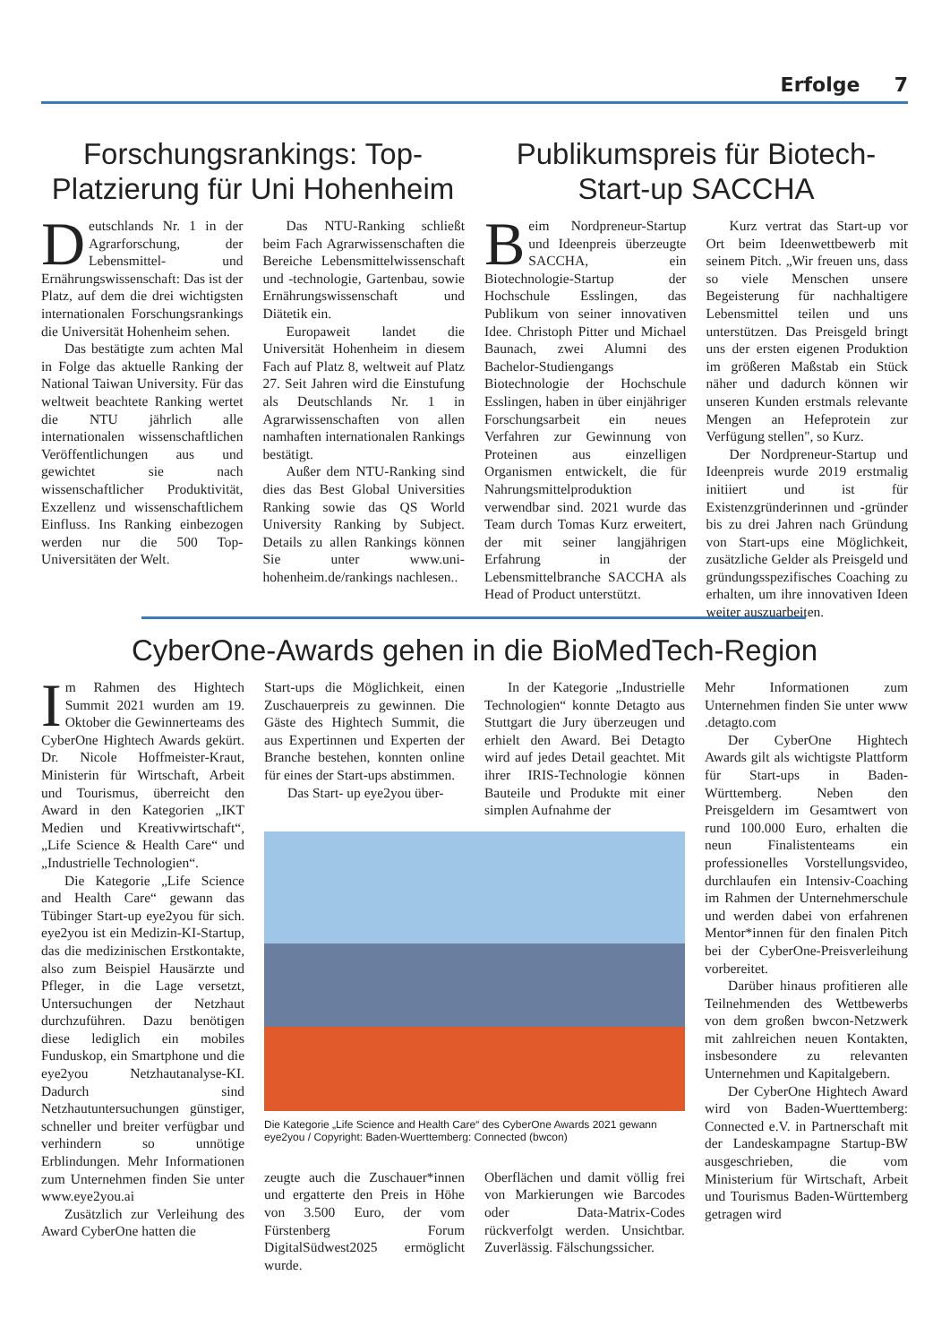Erfolge 7
Forschungsrankings: Top-Platzierung für Uni Hohenheim
Deutschlands Nr. 1 in der Agrarforschung, der Lebensmittel- und Ernährungswissenschaft: Das ist der Platz, auf dem die drei wichtigsten internationalen Forschungsrankings die Universität Hohenheim sehen.
Das bestätigte zum achten Mal in Folge das aktuelle Ranking der National Taiwan University. Für das weltweit beachtete Ranking wertet die NTU jährlich alle internationalen wissenschaftlichen Veröffentlichungen aus und gewichtet sie nach wissenschaftlicher Produktivität, Exzellenz und wissenschaftlichem Einfluss. Ins Ranking einbezogen werden nur die 500 Top-Universitäten der Welt.
Das NTU-Ranking schließt beim Fach Agrarwissenschaften die Bereiche Lebensmittelwissenschaft und -technologie, Gartenbau, sowie Ernährungswissenschaft und Diätetik ein.
Europaweit landet die Universität Hohenheim in diesem Fach auf Platz 8, weltweit auf Platz 27. Seit Jahren wird die Einstufung als Deutschlands Nr. 1 in Agrarwissenschaften von allen namhaften internationalen Rankings bestätigt.
Außer dem NTU-Ranking sind dies das Best Global Universities Ranking sowie das QS World University Ranking by Subject. Details zu allen Rankings können Sie unter www.uni-hohenheim.de/rankings nachlesen..
Publikumspreis für Biotech-Start-up SACCHA
Beim Nordpreneur-Startup und Ideenpreis überzeugte SACCHA, ein Biotechnologie-Startup der Hochschule Esslingen, das Publikum von seiner innovativen Idee. Christoph Pitter und Michael Baunach, zwei Alumni des Bachelor-Studiengangs Biotechnologie der Hochschule Esslingen, haben in über einjähriger Forschungsarbeit ein neues Verfahren zur Gewinnung von Proteinen aus einzelligen Organismen entwickelt, die für Nahrungsmittelproduktion verwendbar sind. 2021 wurde das Team durch Tomas Kurz erweitert, der mit seiner langjährigen Erfahrung in der Lebensmittelbranche SACCHA als Head of Product unterstützt.
Kurz vertrat das Start-up vor Ort beim Ideenwettbewerb mit seinem Pitch. „Wir freuen uns, dass so viele Menschen unsere Begeisterung für nachhaltigere Lebensmittel teilen und uns unterstützen. Das Preisgeld bringt uns der ersten eigenen Produktion im größeren Maßstab ein Stück näher und dadurch können wir unseren Kunden erstmals relevante Mengen an Hefeprotein zur Verfügung stellen", so Kurz.
Der Nordpreneur-Startup und Ideenpreis wurde 2019 erstmalig initiiert und ist für Existenzgründerinnen und -gründer bis zu drei Jahren nach Gründung von Start-ups eine Möglichkeit, zusätzliche Gelder als Preisgeld und gründungsspezifisches Coaching zu erhalten, um ihre innovativen Ideen weiter auszuarbeiten.
CyberOne-Awards gehen in die BioMedTech-Region
Im Rahmen des Hightech Summit 2021 wurden am 19. Oktober die Gewinnerteams des CyberOne Hightech Awards gekürt. Dr. Nicole Hoffmeister-Kraut, Ministerin für Wirtschaft, Arbeit und Tourismus, überreicht den Award in den Kategorien „IKT Medien und Kreativwirtschaft“, „Life Science & Health Care“ und „Industrielle Technologien“.
Die Kategorie „Life Science and Health Care“ gewann das Tübinger Start-up eye2you für sich. eye2you ist ein Medizin-KI-Startup, das die medizinischen Erstkontakte, also zum Beispiel Hausärzte und Pfleger, in die Lage versetzt, Untersuchungen der Netzhaut durchzuführen. Dazu benötigen diese lediglich ein mobiles Funduskop, ein Smartphone und die eye2you Netzhautanalyse-KI. Dadurch sind Netzhautuntersuchungen günstiger, schneller und breiter verfügbar und verhindern so unnötige Erblindungen. Mehr Informationen zum Unternehmen finden Sie unter www.eye2you.ai
Zusätzlich zur Verleihung des Award CyberOne hatten die
Start-ups die Möglichkeit, einen Zuschauerpreis zu gewinnen. Die Gäste des Hightech Summit, die aus Expertinnen und Experten der Branche bestehen, konnten online für eines der Start-ups abstimmen.
Das Start- up eye2you über-
In der Kategorie „Industrielle Technologien“ konnte Detagto aus Stuttgart die Jury überzeugen und erhielt den Award. Bei Detagto wird auf jedes Detail geachtet. Mit ihrer IRIS-Technologie können Bauteile und Produkte mit einer simplen Aufnahme der
Die Kategorie „Life Science and Health Care“ des CyberOne Awards 2021 gewann eye2you / Copyright: Baden-Wuerttemberg: Connected (bwcon)
zeugte auch die Zuschauer*innen und ergatterte den Preis in Höhe von 3.500 Euro, der vom Fürstenberg Forum DigitalSüdwest2025 ermöglicht wurde.
Oberflächen und damit völlig frei von Markierungen wie Barcodes oder Data-Matrix-Codes rückverfolgt werden. Unsichtbar. Zuverlässig. Fälschungssicher.
Mehr Informationen zum Unternehmen finden Sie unter www .detagto.com
Der CyberOne Hightech Awards gilt als wichtigste Plattform für Start-ups in Baden-Württemberg. Neben den Preisgeldern im Gesamtwert von rund 100.000 Euro, erhalten die neun Finalistenteams ein professionelles Vorstellungsvideo, durchlaufen ein Intensiv-Coaching im Rahmen der Unternehmerschule und werden dabei von erfahrenen Mentor*innen für den finalen Pitch bei der CyberOne-Preisverleihung vorbereitet.
Darüber hinaus profitieren alle Teilnehmenden des Wettbewerbs von dem großen bwcon-Netzwerk mit zahlreichen neuen Kontakten, insbesondere zu relevanten Unternehmen und Kapitalgebern.
Der CyberOne Hightech Award wird von Baden-Wuerttemberg: Connected e.V. in Partnerschaft mit der Landeskampagne Startup-BW ausgeschrieben, die vom Ministerium für Wirtschaft, Arbeit und Tourismus Baden-Württemberg getragen wird